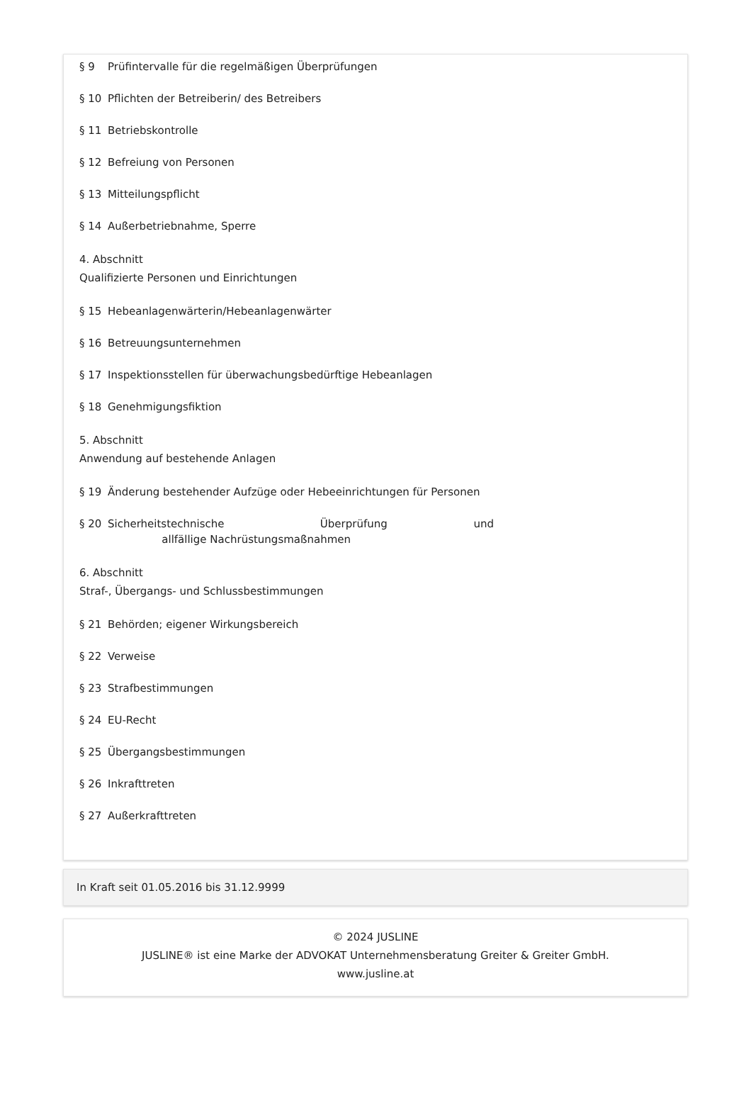§ 9 Prüfintervalle für die regelmäßigen Überprüfungen
§ 10 Pflichten der Betreiberin/ des Betreibers
§ 11 Betriebskontrolle
§ 12 Befreiung von Personen
§ 13 Mitteilungspflicht
§ 14 Außerbetriebnahme, Sperre
4. Abschnitt
Qualifizierte Personen und Einrichtungen
§ 15 Hebeanlagenwärterin/Hebeanlagenwärter
§ 16 Betreuungsunternehmen
§ 17 Inspektionsstellen für überwachungsbedürftige Hebeanlagen
§ 18 Genehmigungsfiktion
5. Abschnitt
Anwendung auf bestehende Anlagen
§ 19 Änderung bestehender Aufzüge oder Hebeeinrichtungen für Personen
§ 20 Sicherheitstechnische Überprüfung und allfällige Nachrüstungsmaßnahmen
6. Abschnitt
Straf-, Übergangs- und Schlussbestimmungen
§ 21 Behörden; eigener Wirkungsbereich
§ 22 Verweise
§ 23 Strafbestimmungen
§ 24 EU-Recht
§ 25 Übergangsbestimmungen
§ 26 Inkrafttreten
§ 27 Außerkrafttreten
In Kraft seit 01.05.2016 bis 31.12.9999
© 2024 JUSLINE
JUSLINE® ist eine Marke der ADVOKAT Unternehmensberatung Greiter & Greiter GmbH.
www.jusline.at